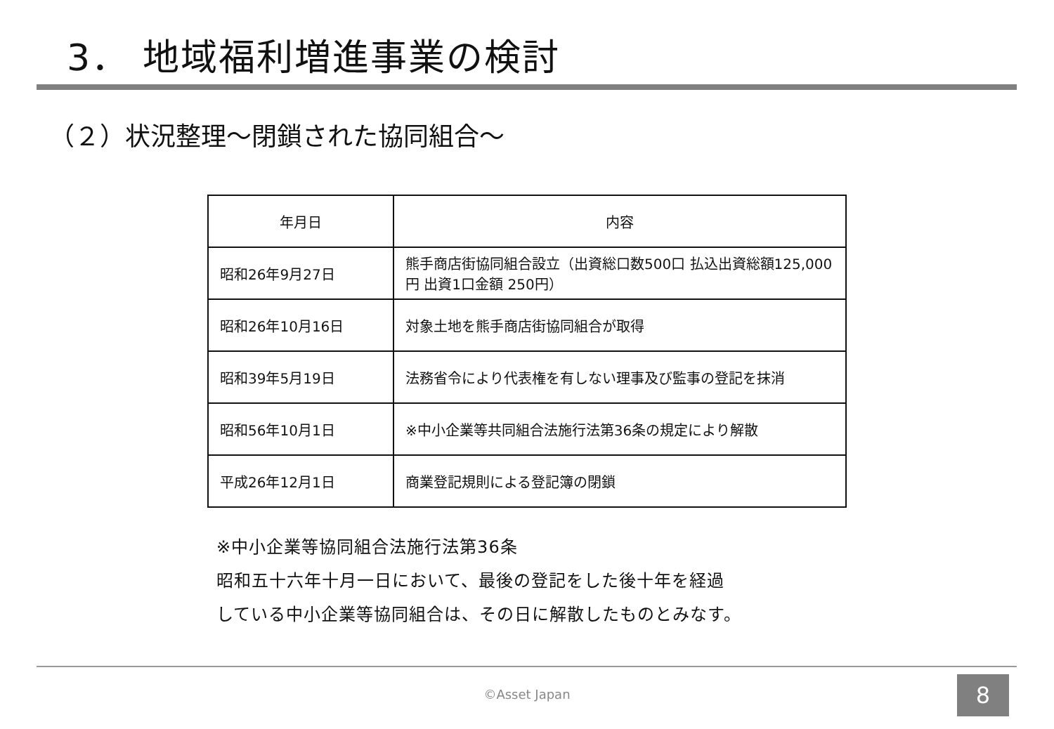3． 地域福利増進事業の検討
（２）状況整理～閉鎖された協同組合～
| 年月日 | 内容 |
| --- | --- |
| 昭和26年9月27日 | 熊手商店街協同組合設立（出資総口数500口 払込出資総額125,000円 出資1口金額 250円） |
| 昭和26年10月16日 | 対象土地を熊手商店街協同組合が取得 |
| 昭和39年5月19日 | 法務省令により代表権を有しない理事及び監事の登記を抹消 |
| 昭和56年10月1日 | ※中小企業等共同組合法施行法第36条の規定により解散 |
| 平成26年12月1日 | 商業登記規則による登記簿の閉鎖 |
※中小企業等協同組合法施行法第36条
昭和五十六年十月一日において、最後の登記をした後十年を経過
している中小企業等協同組合は、その日に解散したものとみなす。
©Asset Japan 8